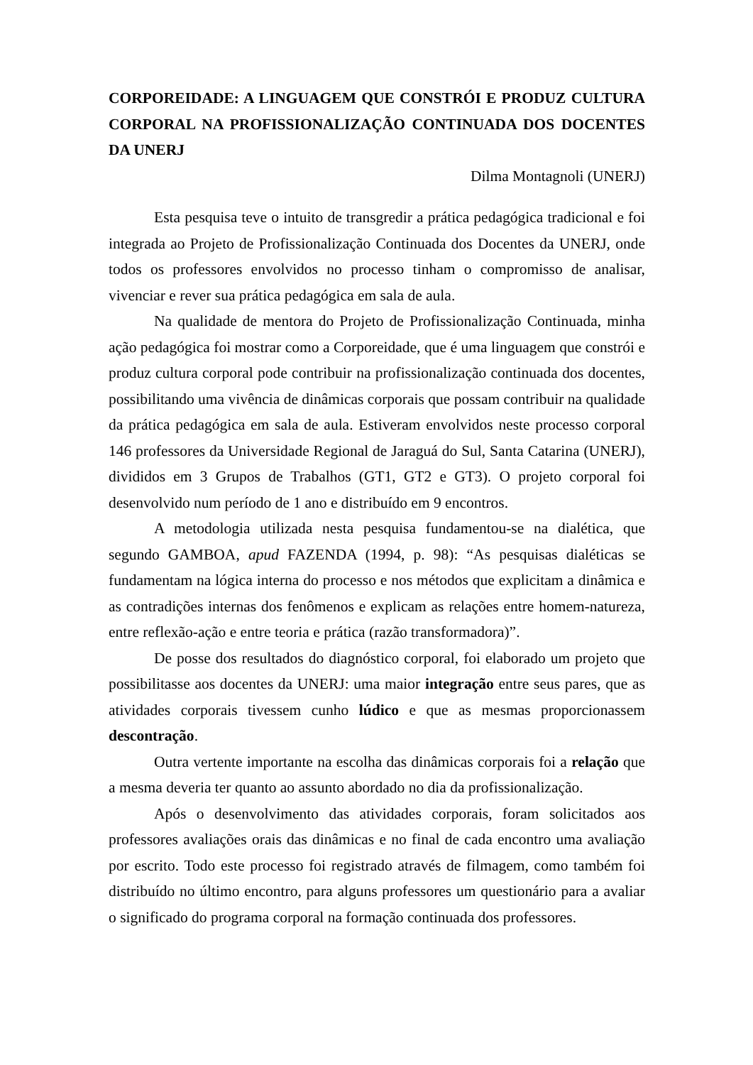CORPOREIDADE: A LINGUAGEM QUE CONSTRÓI E PRODUZ CULTURA CORPORAL NA PROFISSIONALIZAÇÃO CONTINUADA DOS DOCENTES DA UNERJ
Dilma Montagnoli (UNERJ)
Esta pesquisa teve o intuito de transgredir a prática pedagógica tradicional e foi integrada ao Projeto de Profissionalização Continuada dos Docentes da UNERJ, onde todos os professores envolvidos no processo tinham o compromisso de analisar, vivenciar e rever sua prática pedagógica em sala de aula.
Na qualidade de mentora do Projeto de Profissionalização Continuada, minha ação pedagógica foi mostrar como a Corporeidade, que é uma linguagem que constrói e produz cultura corporal pode contribuir na profissionalização continuada dos docentes, possibilitando uma vivência de dinâmicas corporais que possam contribuir na qualidade da prática pedagógica em sala de aula. Estiveram envolvidos neste processo corporal 146 professores da Universidade Regional de Jaraguá do Sul, Santa Catarina (UNERJ), divididos em 3 Grupos de Trabalhos (GT1, GT2 e GT3). O projeto corporal foi desenvolvido num período de 1 ano e distribuído em 9 encontros.
A metodologia utilizada nesta pesquisa fundamentou-se na dialética, que segundo GAMBOA, apud FAZENDA (1994, p. 98): “As pesquisas dialéticas se fundamentam na lógica interna do processo e nos métodos que explicitam a dinâmica e as contradições internas dos fenômenos e explicam as relações entre homem-natureza, entre reflexão-ação e entre teoria e prática (razão transformadora)”.
De posse dos resultados do diagnóstico corporal, foi elaborado um projeto que possibilitasse aos docentes da UNERJ: uma maior integração entre seus pares, que as atividades corporais tivessem cunho lúdico e que as mesmas proporcionassem descontração.
Outra vertente importante na escolha das dinâmicas corporais foi a relação que a mesma deveria ter quanto ao assunto abordado no dia da profissionalização.
Após o desenvolvimento das atividades corporais, foram solicitados aos professores avaliações orais das dinâmicas e no final de cada encontro uma avaliação por escrito. Todo este processo foi registrado através de filmagem, como também foi distribuído no último encontro, para alguns professores um questionário para a avaliar o significado do programa corporal na formação continuada dos professores.